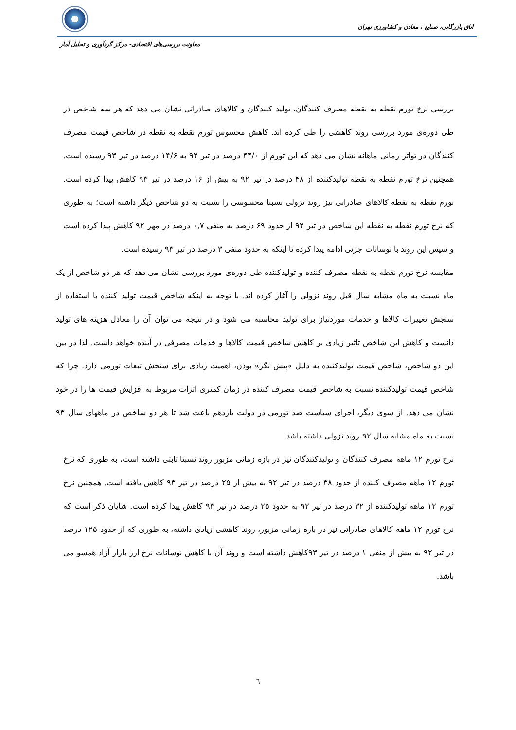اتاق بازرگانی، صنایع ، معادن و کشاورزی تهران
معاونت بررسی‌های اقتصادی- مرکز گردآوری و تحلیل آمار
بررسی نرخ تورم نقطه به نقطه مصرف کنندگان، تولید کنندگان و کالاهای صادراتی نشان می دهد که هر سه شاخص در طی دوره‌ی مورد بررسی روند کاهشی را طی کرده اند. کاهش محسوس تورم نقطه به نقطه در شاخص قیمت مصرف کنندگان در تواتر زمانی ماهانه نشان می دهد که این تورم از ۴۴/۰ درصد در تیر ۹۲ به ۱۴/۶ درصد در تیر ۹۳ رسیده است. همچنین نرخ تورم نقطه به نقطه تولیدکننده از ۴۸ درصد در تیر ۹۲ به بیش از ۱۶ درصد در تیر ۹۳ کاهش پیدا کرده است. تورم نقطه به نقطه کالاهای صادراتی نیز روند نزولی نسبتا محسوسی را نسبت به دو شاخص دیگر داشته است؛ به طوری که نرخ تورم نقطه به نقطه این شاخص در تیر ۹۲ از حدود ۶۹ درصد به منفی ۰,۷ درصد در مهر ۹۲ کاهش پیدا کرده است و سپس این روند با نوسانات جزئی ادامه پیدا کرده تا اینکه به حدود منفی ۳ درصد در تیر ۹۳ رسیده است.
مقایسه نرخ تورم نقطه به نقطه مصرف کننده و تولیدکننده طی دوره‌ی مورد بررسی نشان می دهد که هر دو شاخص از یک ماه نسبت به ماه مشابه سال قبل روند نزولی را آغاز کرده اند. با توجه به اینکه شاخص قیمت تولید کننده با استفاده از سنجش تغییرات کالاها و خدمات موردنیاز برای تولید محاسبه می شود و در نتیجه می توان آن را معادل هزینه های تولید دانست و کاهش این شاخص تاثیر زیادی بر کاهش شاخص قیمت کالاها و خدمات مصرفی در آینده خواهد داشت. لذا در بین این دو شاخص، شاخص قیمت تولیدکننده به دلیل «پیش نگر» بودن، اهمیت زیادی برای سنجش تبعات تورمی دارد. چرا که شاخص قیمت تولیدکننده نسبت به شاخص قیمت مصرف کننده در زمان کمتری اثرات مربوط به افزایش قیمت ها را در خود نشان می دهد. از سوی دیگر، اجرای سیاست ضد تورمی در دولت یازدهم باعث شد تا هر دو شاخص در ماههای سال ۹۳ نسبت به ماه مشابه سال ۹۲ روند نزولی داشته باشد.
نرخ تورم ۱۲ ماهه مصرف کنندگان و تولیدکنندگان نیز در بازه زمانی مزبور روند نسبتا ثابتی داشته است، به طوری که نرخ تورم ۱۲ ماهه مصرف کننده از حدود ۳۸ درصد در تیر ۹۲ به بیش از ۲۵ درصد در تیر ۹۳ کاهش یافته است. همچنین نرخ تورم ۱۲ ماهه تولیدکننده از ۳۲ درصد در تیر ۹۲ به حدود ۲۵ درصد در تیر ۹۳ کاهش پیدا کرده است. شایان ذکر است که نرخ تورم ۱۲ ماهه کالاهای صادراتی نیز در بازه زمانی مزبور، روند کاهشی زیادی داشته، به طوری که از حدود ۱۲۵ درصد در تیر ۹۲ به بیش از منفی ۱ درصد در تیر ۹۳کاهش داشته است و روند آن با کاهش نوسانات نرخ ارز بازار آزاد همسو می باشد.
٦